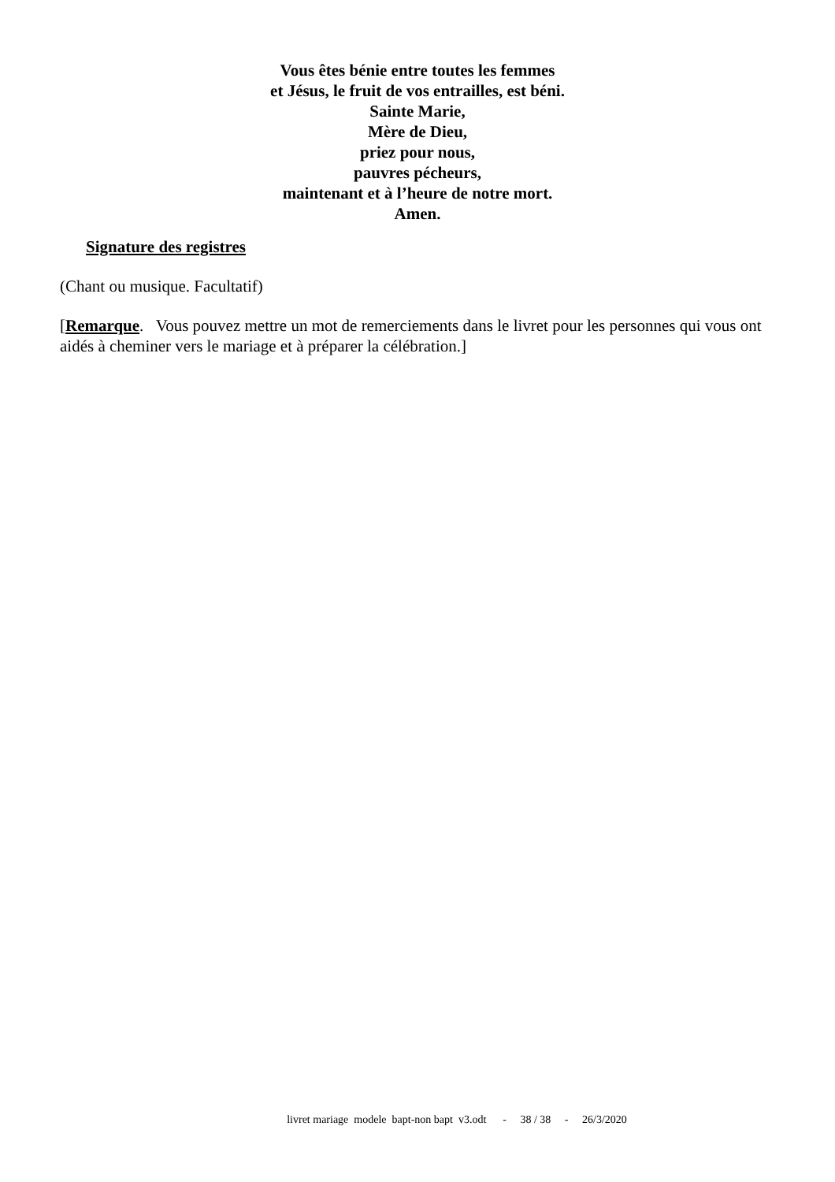Vous êtes bénie entre toutes les femmes
et Jésus, le fruit de vos entrailles, est béni.
Sainte Marie,
Mère de Dieu,
priez pour nous,
pauvres pécheurs,
maintenant et à l’heure de notre mort.
Amen.
Signature des registres
(Chant ou musique. Facultatif)
[Remarque. Vous pouvez mettre un mot de remerciements dans le livret pour les personnes qui vous ont aidés à cheminer vers le mariage et à préparer la célébration.]
livret mariage modele bapt-non bapt v3.odt - 38 / 38 - 26/3/2020